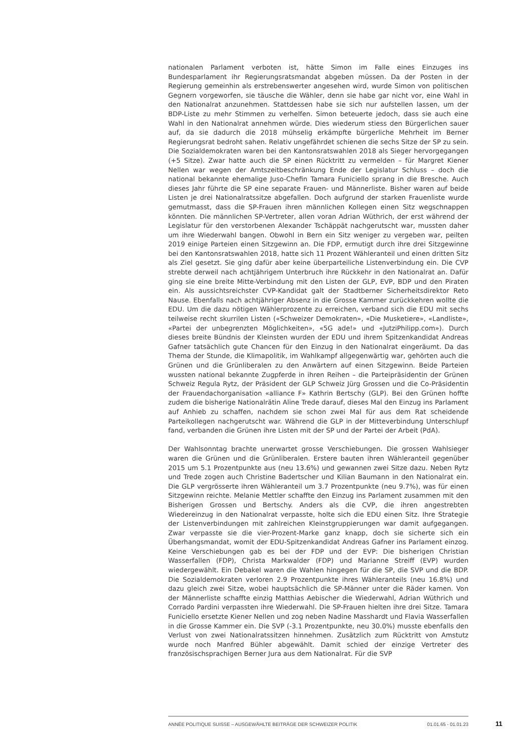nationalen Parlament verboten ist, hätte Simon im Falle eines Einzuges ins Bundesparlament ihr Regierungsratsmandat abgeben müssen. Da der Posten in der Regierung gemeinhin als erstrebenswerter angesehen wird, wurde Simon von politischen Gegnern vorgeworfen, sie täusche die Wähler, denn sie habe gar nicht vor, eine Wahl in den Nationalrat anzunehmen. Stattdessen habe sie sich nur aufstellen lassen, um der BDP-Liste zu mehr Stimmen zu verhelfen. Simon beteuerte jedoch, dass sie auch eine Wahl in den Nationalrat annehmen würde. Dies wiederum stiess den Bürgerlichen sauer auf, da sie dadurch die 2018 mühselig erkämpfte bürgerliche Mehrheit im Berner Regierungsrat bedroht sahen. Relativ ungefährdet schienen die sechs Sitze der SP zu sein. Die Sozialdemokraten waren bei den Kantonsratswahlen 2018 als Sieger hervorgegangen (+5 Sitze). Zwar hatte auch die SP einen Rücktritt zu vermelden – für Margret Kiener Nellen war wegen der Amtszeitbeschränkung Ende der Legislatur Schluss – doch die national bekannte ehemalige Juso-Chefin Tamara Funiciello sprang in die Bresche. Auch dieses Jahr führte die SP eine separate Frauen- und Männerliste. Bisher waren auf beide Listen je drei Nationalratssitze abgefallen. Doch aufgrund der starken Frauenliste wurde gemutmasst, dass die SP-Frauen ihren männlichen Kollegen einen Sitz wegschnappen könnten. Die männlichen SP-Vertreter, allen voran Adrian Wüthrich, der erst während der Legislatur für den verstorbenen Alexander Tschäppät nachgerutscht war, mussten daher um ihre Wiederwahl bangen. Obwohl in Bern ein Sitz weniger zu vergeben war, peilten 2019 einige Parteien einen Sitzgewinn an. Die FDP, ermutigt durch ihre drei Sitzgewinne bei den Kantonsratswahlen 2018, hatte sich 11 Prozent Wähleranteil und einen dritten Sitz als Ziel gesetzt. Sie ging dafür aber keine überparteiliche Listenverbindung ein. Die CVP strebte derweil nach achtjährigem Unterbruch ihre Rückkehr in den Nationalrat an. Dafür ging sie eine breite Mitte-Verbindung mit den Listen der GLP, EVP, BDP und den Piraten ein. Als aussichtsreichster CVP-Kandidat galt der Stadtberner Sicherheitsdirektor Reto Nause. Ebenfalls nach achtjähriger Absenz in die Grosse Kammer zurückkehren wollte die EDU. Um die dazu nötigen Wählerprozente zu erreichen, verband sich die EDU mit sechs teilweise recht skurrilen Listen («Schweizer Demokraten», «Die Musketiere», «Landliste», «Partei der unbegrenzten Möglichkeiten», «5G ade!» und «JutziPhilipp.com»). Durch dieses breite Bündnis der Kleinsten wurden der EDU und ihrem Spitzenkandidat Andreas Gafner tatsächlich gute Chancen für den Einzug in den Nationalrat eingeräumt. Da das Thema der Stunde, die Klimapolitik, im Wahlkampf allgegenwärtig war, gehörten auch die Grünen und die Grünliberalen zu den Anwärtern auf einen Sitzgewinn. Beide Parteien wussten national bekannte Zugpferde in ihren Reihen – die Parteipräsidentin der Grünen Schweiz Regula Rytz, der Präsident der GLP Schweiz Jürg Grossen und die Co-Präsidentin der Frauendachorganisation «alliance F» Kathrin Bertschy (GLP). Bei den Grünen hoffte zudem die bisherige Nationalrätin Aline Trede darauf, dieses Mal den Einzug ins Parlament auf Anhieb zu schaffen, nachdem sie schon zwei Mal für aus dem Rat scheidende Parteikollegen nachgerutscht war. Während die GLP in der Mitteverbindung Unterschlupf fand, verbanden die Grünen ihre Listen mit der SP und der Partei der Arbeit (PdA).
Der Wahlsonntag brachte unerwartet grosse Verschiebungen. Die grossen Wahlsieger waren die Grünen und die Grünliberalen. Erstere bauten ihren Wähleranteil gegenüber 2015 um 5.1 Prozentpunkte aus (neu 13.6%) und gewannen zwei Sitze dazu. Neben Rytz und Trede zogen auch Christine Badertscher und Kilian Baumann in den Nationalrat ein. Die GLP vergrösserte ihren Wähleranteil um 3.7 Prozentpunkte (neu 9.7%), was für einen Sitzgewinn reichte. Melanie Mettler schaffte den Einzug ins Parlament zusammen mit den Bisherigen Grossen und Bertschy. Anders als die CVP, die ihren angestrebten Wiedereinzug in den Nationalrat verpasste, holte sich die EDU einen Sitz. Ihre Strategie der Listenverbindungen mit zahlreichen Kleinstgruppierungen war damit aufgegangen. Zwar verpasste sie die vier-Prozent-Marke ganz knapp, doch sie sicherte sich ein Überhangsmandat, womit der EDU-Spitzenkandidat Andreas Gafner ins Parlament einzog. Keine Verschiebungen gab es bei der FDP und der EVP: Die bisherigen Christian Wasserfallen (FDP), Christa Markwalder (FDP) und Marianne Streiff (EVP) wurden wiedergewählt. Ein Debakel waren die Wahlen hingegen für die SP, die SVP und die BDP. Die Sozialdemokraten verloren 2.9 Prozentpunkte ihres Wähleranteils (neu 16.8%) und dazu gleich zwei Sitze, wobei hauptsächlich die SP-Männer unter die Räder kamen. Von der Männerliste schaffte einzig Matthias Aebischer die Wiederwahl, Adrian Wüthrich und Corrado Pardini verpassten ihre Wiederwahl. Die SP-Frauen hielten ihre drei Sitze. Tamara Funiciello ersetzte Kiener Nellen und zog neben Nadine Masshardt und Flavia Wasserfallen in die Grosse Kammer ein. Die SVP (-3.1 Prozentpunkte, neu 30.0%) musste ebenfalls den Verlust von zwei Nationalratssitzen hinnehmen. Zusätzlich zum Rücktritt von Amstutz wurde noch Manfred Bühler abgewählt. Damit schied der einzige Vertreter des französischsprachigen Berner Jura aus dem Nationalrat. Für die SVP
ANNÉE POLITIQUE SUISSE – AUSGEWÄHLTE BEITRÄGE DER SCHWEIZER POLITIK 01.01.65 - 01.01.23
11